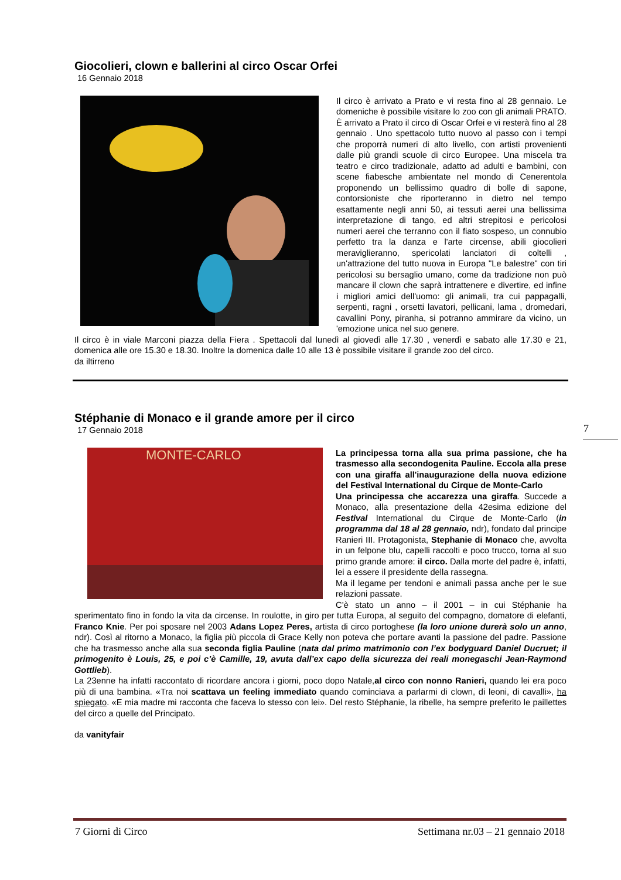Giocolieri, clown e ballerini al circo Oscar Orfei
16 Gennaio 2018
Il circo è arrivato a Prato e vi resta fino al 28 gennaio. Le domeniche è possibile visitare lo zoo con gli animali PRATO. È arrivato a Prato il circo di Oscar Orfei e vi resterà fino al 28 gennaio . Uno spettacolo tutto nuovo al passo con i tempi che proporrà numeri di alto livello, con artisti provenienti dalle più grandi scuole di circo Europee. Una miscela tra teatro e circo tradizionale, adatto ad adulti e bambini, con scene fiabesche ambientate nel mondo di Cenerentola proponendo un bellissimo quadro di bolle di sapone, contorsioniste che riporteranno in dietro nel tempo esattamente negli anni 50, ai tessuti aerei una bellissima interpretazione di tango, ed altri strepitosi e pericolosi numeri aerei che terranno con il fiato sospeso, un connubio perfetto tra la danza e l'arte circense, abili giocolieri meraviglieranno, spericolati lanciatori di coltelli , un'attrazione del tutto nuova in Europa "Le balestre" con tiri pericolosi su bersaglio umano, come da tradizione non può mancare il clown che saprà intrattenere e divertire, ed infine i migliori amici dell'uomo: gli animali, tra cui pappagalli, serpenti, ragni , orsetti lavatori, pellicani, lama , dromedari, cavallini Pony, piranha, si potranno ammirare da vicino, un 'emozione unica nel suo genere.
Il circo è in viale Marconi piazza della Fiera . Spettacoli dal lunedì al giovedì alle 17.30 , venerdì e sabato alle 17.30 e 21, domenica alle ore 15.30 e 18.30. Inoltre la domenica dalle 10 alle 13 è possibile visitare il grande zoo del circo.
da iltirreno
Stéphanie di Monaco e il grande amore per il circo
17 Gennaio 2018
MONTE-CARLO
La principessa torna alla sua prima passione, che ha trasmesso alla secondogenita Pauline. Eccola alla prese con una giraffa all'inaugurazione della nuova edizione del Festival International du Cirque de Monte-Carlo
Una principessa che accarezza una giraffa. Succede a Monaco, alla presentazione della 42esima edizione del Festival International du Cirque de Monte-Carlo (in programma dal 18 al 28 gennaio, ndr), fondato dal principe Ranieri III. Protagonista, Stephanie di Monaco che, avvolta in un felpone blu, capelli raccolti e poco trucco, torna al suo primo grande amore: il circo. Dalla morte del padre è, infatti, lei a essere il presidente della rassegna.
Ma il legame per tendoni e animali passa anche per le sue relazioni passate.
C’è stato un anno – il 2001 – in cui Stéphanie ha sperimentato fino in fondo la vita da circense. In roulotte, in giro per tutta Europa, al seguito del compagno, domatore di elefanti, Franco Knie. Per poi sposare nel 2003 Adans Lopez Peres, artista di circo portoghese (la loro unione durerà solo un anno, ndr). Così al ritorno a Monaco, la figlia più piccola di Grace Kelly non poteva che portare avanti la passione del padre. Passione che ha trasmesso anche alla sua seconda figlia Pauline (nata dal primo matrimonio con l’ex bodyguard Daniel Ducruet; il primogenito è Louis, 25, e poi c’è Camille, 19, avuta dall’ex capo della sicurezza dei reali monegaschi Jean-Raymond Gottlieb).
La 23enne ha infatti raccontato di ricordare ancora i giorni, poco dopo Natale,al circo con nonno Ranieri, quando lei era poco più di una bambina. «Tra noi scattava un feeling immediato quando cominciava a parlarmi di clown, di leoni, di cavalli», ha spiegato. «E mia madre mi racconta che faceva lo stesso con lei». Del resto Stéphanie, la ribelle, ha sempre preferito le paillettes del circo a quelle del Principato.
da vanityfair
7
7 Giorni di Circo Settimana nr.03 – 21 gennaio 2018